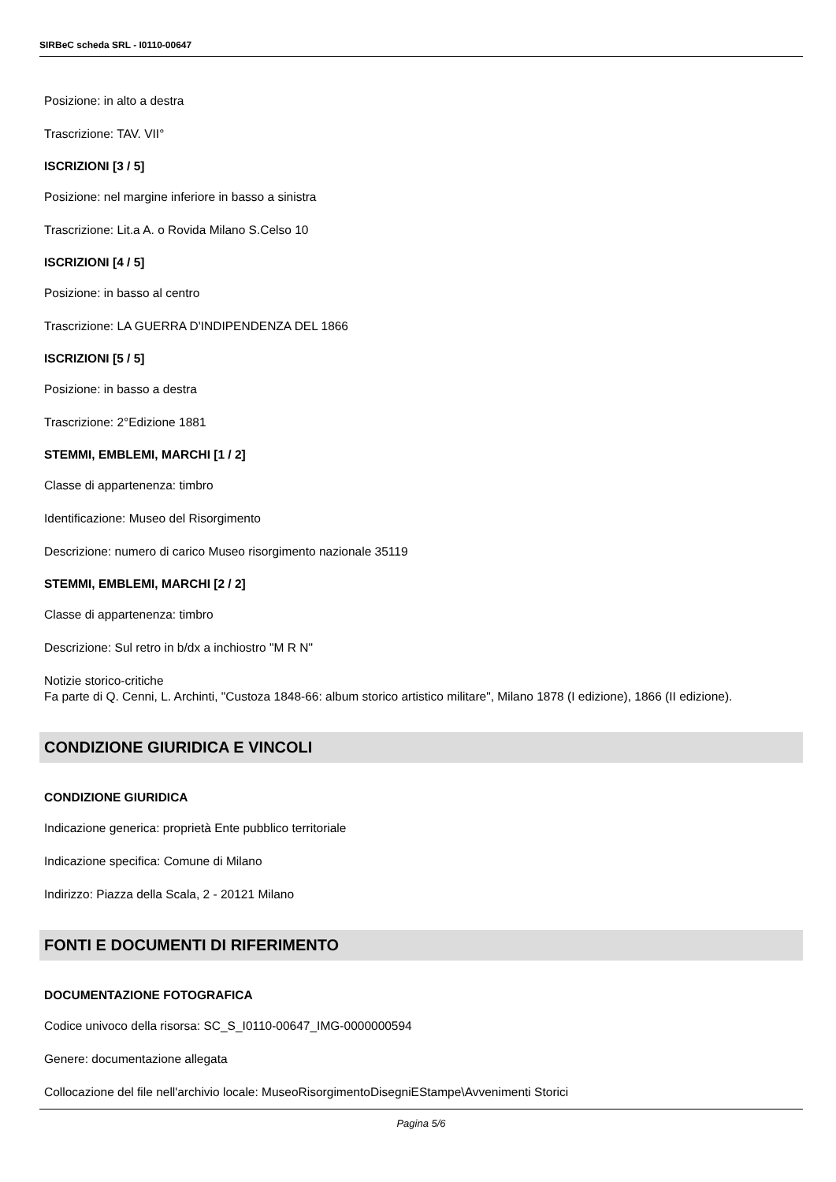SIRBeC scheda SRL - I0110-00647
Posizione: in alto a destra
Trascrizione: TAV. VII°
ISCRIZIONI [3 / 5]
Posizione: nel margine inferiore in basso a sinistra
Trascrizione: Lit.a A. o Rovida Milano S.Celso 10
ISCRIZIONI [4 / 5]
Posizione: in basso al centro
Trascrizione: LA GUERRA D'INDIPENDENZA DEL 1866
ISCRIZIONI [5 / 5]
Posizione: in basso a destra
Trascrizione: 2°Edizione 1881
STEMMI, EMBLEMI, MARCHI [1 / 2]
Classe di appartenenza: timbro
Identificazione: Museo del Risorgimento
Descrizione: numero di carico Museo risorgimento nazionale 35119
STEMMI, EMBLEMI, MARCHI [2 / 2]
Classe di appartenenza: timbro
Descrizione: Sul retro in b/dx a inchiostro "M R N"
Notizie storico-critiche
Fa parte di Q. Cenni, L. Archinti, "Custoza 1848-66: album storico artistico militare", Milano 1878 (I edizione), 1866 (II edizione).
CONDIZIONE GIURIDICA E VINCOLI
CONDIZIONE GIURIDICA
Indicazione generica: proprietà Ente pubblico territoriale
Indicazione specifica: Comune di Milano
Indirizzo: Piazza della Scala, 2 - 20121 Milano
FONTI E DOCUMENTI DI RIFERIMENTO
DOCUMENTAZIONE FOTOGRAFICA
Codice univoco della risorsa: SC_S_I0110-00647_IMG-0000000594
Genere: documentazione allegata
Collocazione del file nell'archivio locale: MuseoRisorgimentoDisegniEStampe\Avvenimenti Storici
Pagina 5/6